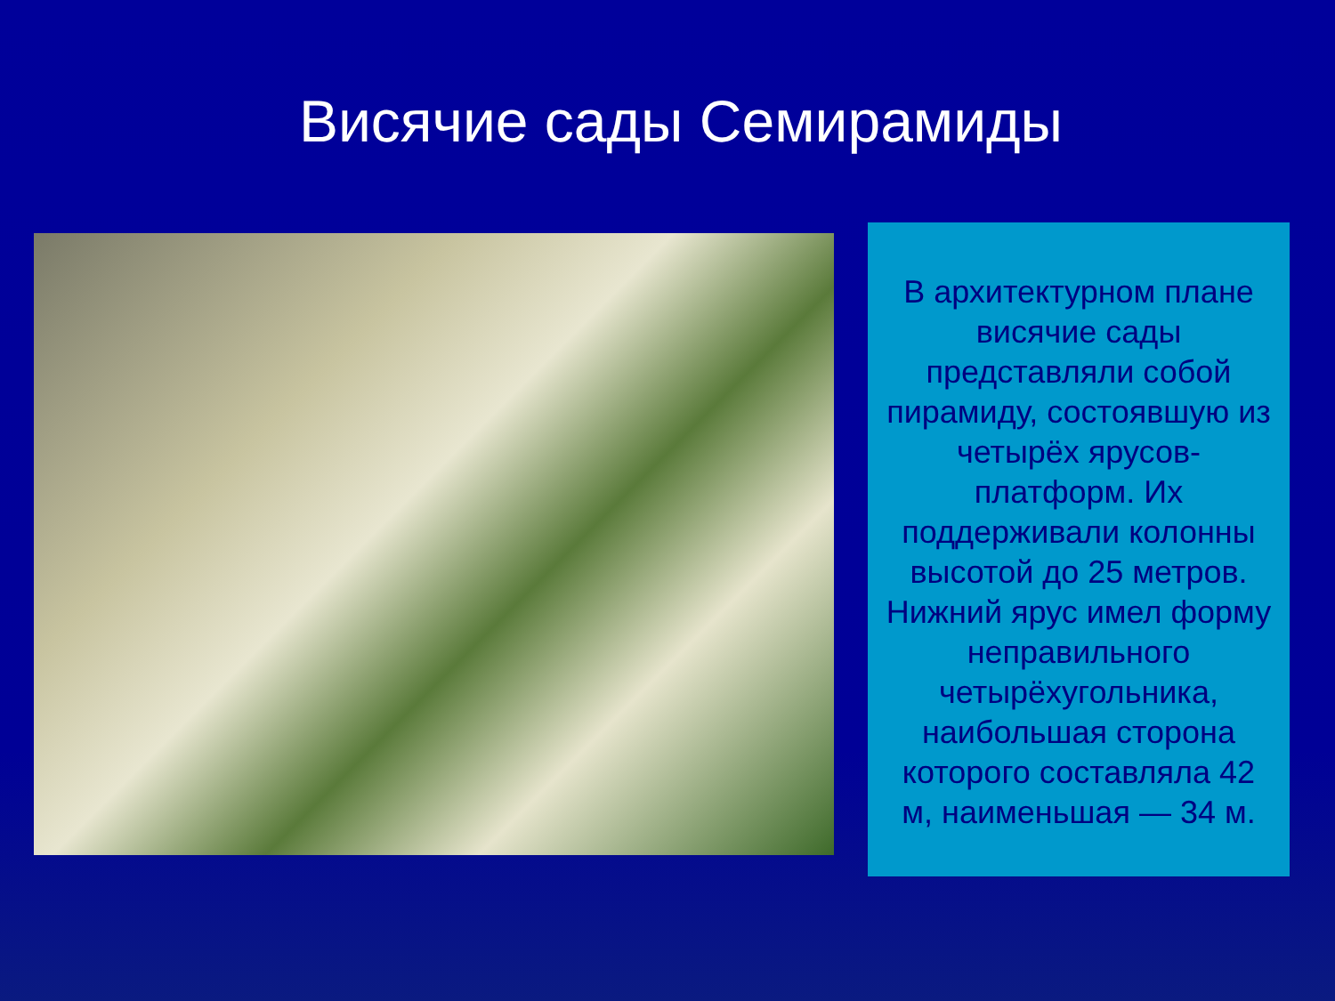Висячие сады Семирамиды
В архитектурном плане висячие сады представляли собой пирамиду, состоявшую из четырёх ярусов-платформ. Их поддерживали колонны высотой до 25 метров. Нижний ярус имел форму неправильного четырёхугольника, наибольшая сторона которого составляла 42 м, наименьшая — 34 м.